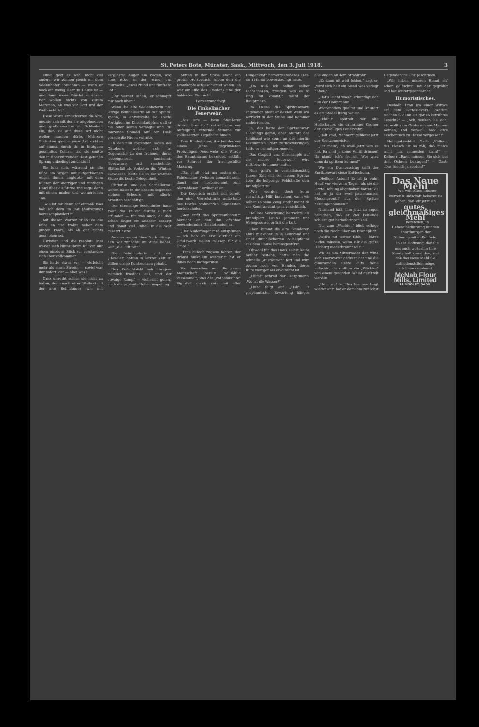St. Peters Bote, Münster, Sask., Mittwoch, den 3. Juli 1918. 3
ermei geht es wohl nicht viel anders. Wir können gleich mit dem Seelenhofer abrechnen — wenn er noch ein wenig Herr im Hause ist — und dann unser Bündel schnüren. Wir wollen nichts von eurem Mammon, als was vor Gott und der Welt recht ist."
Diese Worte ernüchterten die Alte, und sie sah mit der ihr angeborenen und großgewachsenen Schlauheit ein, daß sie auf diese Art nicht weiter machen dürfe. Mehrere Gedanken ganz eigener Art zuckten auf einmal durch ihr in Intriguen geschultes Gehirn, und sie mußte den in überstürzender Hast getanen Sprung unbedingt zurücktun!
Sie fuhr sich, während sie die Kühe am Wagen mit aufgerissenen Augen dumm anglotzte, mit dem Rücken der knorrigen und runzligen Hand über die Stirne und sagte dann mit einem müden und weinerlichen Ton:
„Wie ist mir denn auf einmal? Was hab' ich denn im Jast (Aufregung) herausgeplaudert?"
Mit diesen Worten trieb sie die Kühe an und trabte neben dem jungen Paare, als ob gar nichts geschehen sei.
Christian und die resolute Mei warfen sich hinter ihrem Rücken nur einen einzigen Blick zu, verstanden sich aber vollkommen.
Sie hatte etwas vor — vielleicht mehr als einen Streich — soviel war ihm sofort klar — aber was?
Ganz unrecht schien sie nicht zu haben, denn nach einer Weile stand der alte Beinhäusler wie mit verglasten Augen am Wagen, wog eine Rübe in der Hand und murmelte: „Zwei Pfund und fünfzehn Lot!"
„Ihr werdet sehen, er schnappt mir noch über!"
Wenn die alte Seelenhoferin und jetzige Beinhäuslerin an der Spindel spann, so entwickelte sie solche Fertigkeit im Knotenknüpfen, daß er nie oder selten versagte und die tanzende Spindel auf der Diele gerade die Fäden zwirnte.
In den nun folgenden Tagen des Oktobers, welche sich im Gegensatze zu den früheren durch Nebelgeriesel, fauchende Nordwinde und raschelnden Blätterfall als Vorboten des Winters auswiesen, hatte sie in der warmen Stube die beste Gelegenheit.
Christian und die Schnellermei waren meist in der abseits liegenden kleinen Scheune mit allerlei Arbeiten beschäftigt.
Der ehemalige Seelenhofer hatte zwar das Pulver durchaus nicht erfunden — für was auch, da dies schon längst ein anderer besorgt und damit viel Unheil in die Welt gesetzt hatte!
An dem regentrüben Nachmittage, den wir zunächst im Auge haben, war „die Luft rein".
Die Beinhäuslerin und der „Hexeler" hatten in letzter Zeit im stillen einige Konferenzen gehabt.
Das Gefechtsfeld sah übrigens ziemlich friedlich aus, und der etwaige Kampf — vielleicht gelang auch die geplante Ueberrumpelung.
Mitten in der Stube stand ein großer Holzbottich, neben dem die Krautköpfe aufgeschichtet waren. Es war ein Bild des Friedens und der holdesten Eintracht.
Fortsetzung folgt
Die Finkelbacher Feuerwehr.
„Aus ist's — beim Stauderer droben brennt's!" schreit eine vor Aufregung zitternde Stimme zur vollbesetzten Kegelbahn hinein.
Dem Binderbauer, der bei der vor einem Jahre gegründeten Freiwilligen Feuerwehr die Würde des Hauptmanns bekleidet, entfällt vor Schreck der frischgefüllte Maßkrug.
„Das muß jetzt am ersten dem Paintemaier z'wissen gemacht sein, damit der herbeikommt zum Alarmblasen!" ordnet er an.
Der Kegelbub erklärt sich bereit, den eine Viertelstunde außerhalb des Dorfes wohnenden Signalisten herbeizuholen.
„Wen trifft das Spritzenfahren?" herrscht er den ihn offenbar bewundernden Umstehenden an.
„Der Nuderfinger muß einspannen — ich hab' eh erst kürzlich ein G'fuhrwerk stellen müssen für die Gmoa!"
„Tut's hübsch zugsam fahren, der Bräunl hinkt ein wengerl!" hat er ihnen noch nachgerufen.
Vor demselben war die ganze Mannschaft bereits vollzählig versammelt, was der „rotbebuschte" Signalist durch sein mit aller Lungenkraft hervorgestoßenes Ti-ta-tii! Ti-ta-tii! bewerkstelligt hatte.
„Da muß ich hellauf selber nachschauen, z'wegen was es so lang nit kommt," meint der Hauptmann.
Im Hause des Spritzenwarts angelangt, sieht er dessen Weib wie verrückt in der Stube und Kammer umherrennen.
Ja, das hatte der Spritzenwart allerdings getan, aber anstatt den Schlüssel wie sonst an den hierfür bestimmten Platz zurückzubringen, hatte er ihn mitgenommen.
Das Gespött und Geschimpfe auf die ratlose Feuerwehr wird mittlerweile immer lauter.
Nun geht's in verhältnismäßig kurzer Zeit mit der neuen Spritze über die holperige Feldstraße dem Brandplatz zu.
„Wir werden doch keine auswärtige Hilf' brauchen, wann wir selber so beim Zeug sind!" meint da der Kommandant ganz verächtlich.
Heillose Verwirrung herrschte am Brandplatz. Lautes Jammern und Wehegeschrei erfüllt die Luft.
Eben kommt die alte Stauderer-Ahn'l mit einer Rolle Leinwand und einer durchlöcherten Nudelpfanne aus dem Hause herausgestürzt.
Obwohl für das Haus selbst keine Gefahr bestehe, hatte man das schnelle „Ausräumen" fort und wird zudem noch von Händen, deren Hilfe weniger als erwünscht ist.
„Hilfe!" schreit der Hauptmann. „Wo ist die Wasser?"
„Hub" folgt auf „Hub". In gespanntester Erwartung hängen alle Augen an dem Strahlrohr.
„Es kann nit weit fehlen," sagt er, „wird sich halt ein bissel was verlegt haben."
„Hat's leicht 'was?" erkundigt sich nun der Hauptmann.
Währenddem qualmt und knistert es am Stadel lustig weiter.
„Hihihi!" spöttelt der alte Hollerbauer, ein grimmiger Gegner der Freiwilligen Feuerwehr.
„Halt stad, Manner!" gebietet jetzt der Spritzenmeister.
„Ich mein', ich weiß jetzt was es hat. Da sind ja keine Ventil drinnen! Da glaub' ich's freilich. Wer wird denn da spritzen können!"
Wie ein Donnerschlag trifft der Spritzenwart diese Entdeckung.
„Heiliger Antoni! Es ist ja wahr. Heut' vor vierzehn Tagen, als sie die letzte Uebung abgehalten hatten, da hat er ja die zwei patschnassen Messingventil' aus der Spritze herausgenommen."
Niemand hätt' ihm jetzt zu sagen brauchen, daß er das Fehlende schleunigst herbeibringen soll.
Nur zum „Wachten" blieb selbige noch die Nacht über am Brandplatz.
„Weil's nit weiter fehlt — hätt's leiden müssen, wenn mir die ganze Herberg niederbrennt wär'!"
Wie so um Mitternacht der Wind sich unerwartet gedreht hat und die glimmenden Reste aufs Neue anfachte, da mußten die „Wächter" von einem gesunden Schlaf gerüttelt werden.
„He ... auf da! Das Brennen fangt wieder an!" hat er dem ihm zunächst Liegenden ins Ohr geschrieen.
„Wir haben unseren Brand eh' schon gelöscht!" hat der gegröhlt und hat weitergeschnarcht.
Humoristisches.
Deshalb. Frau (zu einer Wittwe auf dem Gottesacker): „Warum machen S' denn ein gar so betrübtes Gesicht?" — „Ach, denken Sie sich, ich wollte am Grabe meines Mannes weinen, und verweil' hab' ich's Taschentuch zu Hause vergessen!"
Heimgeleuchtet. Gast: „Kellner, das Fleisch ist so zäh, daß man's nicht mal schneiden kann!" — Kellner: „Dann müssen Sie sich bei dem Ochsen beklagen!" — Gast: „Das tue ich ja soeben!"
Das Neue Mehl
Wir wünschen unserer werten Kundschaft bekannt zu geben, daß wir jetzt ein
gutes, gleichmäßiges Mehl
herstellen, in Uebereinstimmung mit den Anordnungen der Nahrungsmittel-Behörde.
In der Hoffnung, daß Sie uns auch weiterhin Ihre Kundschaft zuwenden, und daß das Neue Mehl Sie zufriedenstellen möge, zeichnen ergebenst
McNab Flour Mills, Limited
HUMBOLDT, SASK.